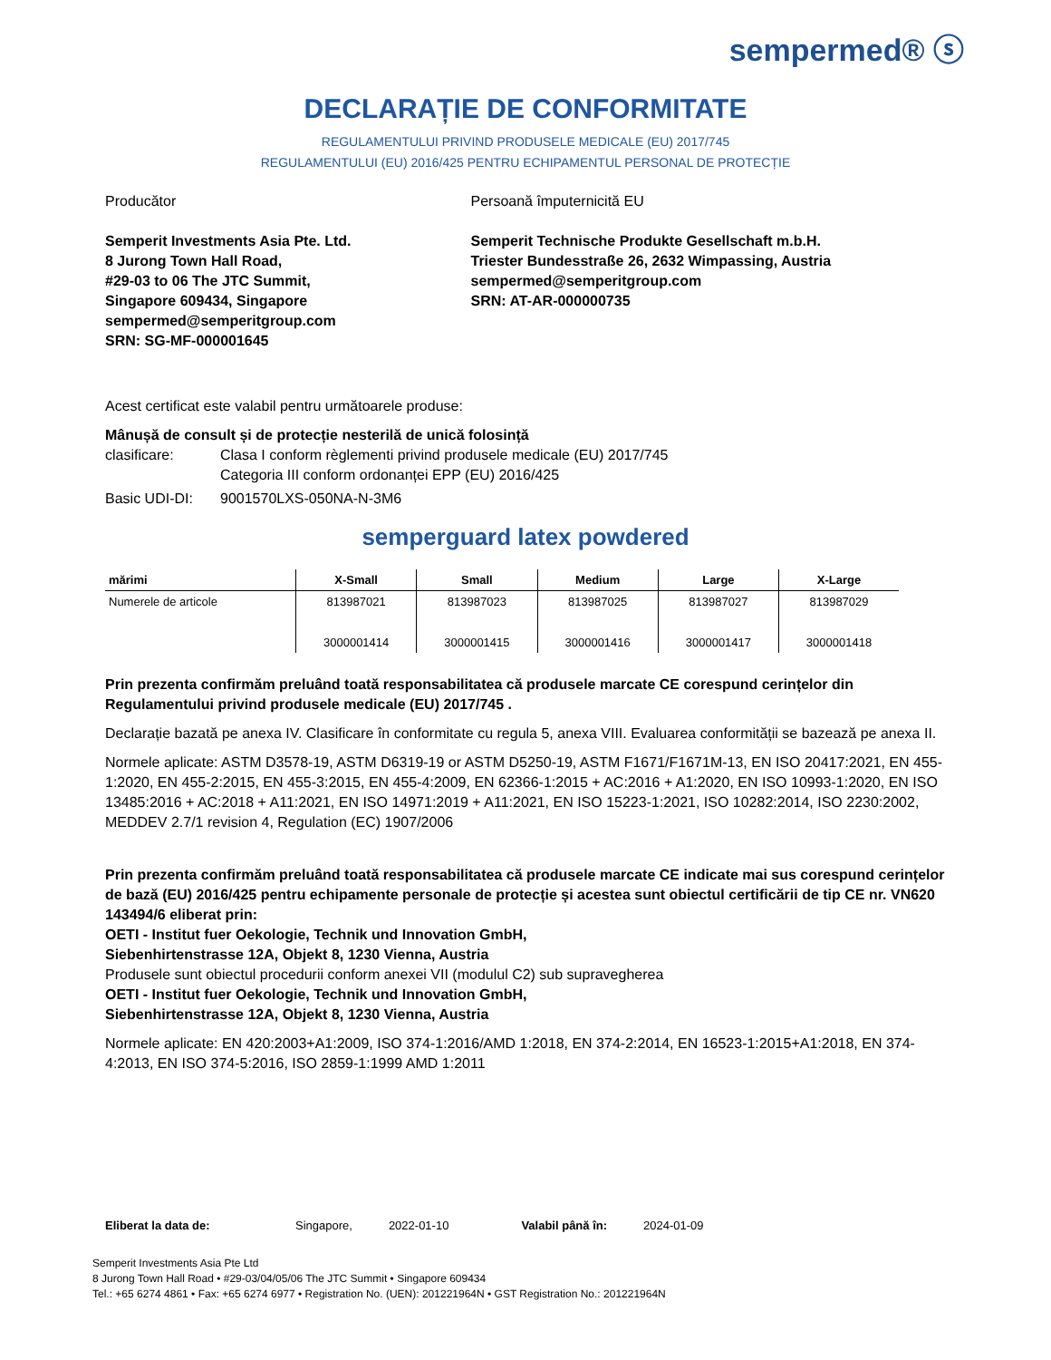sempermed® ⓢ
DECLARAȚIE DE CONFORMITATE
REGULAMENTULUI PRIVIND PRODUSELE MEDICALE (EU) 2017/745
REGULAMENTULUI (EU) 2016/425 PENTRU ECHIPAMENTUL PERSONAL DE PROTECȚIE
Producător
Semperit Investments Asia Pte. Ltd.
8 Jurong Town Hall Road,
#29-03 to 06 The JTC Summit,
Singapore 609434, Singapore
sempermed@semperitgroup.com
SRN: SG-MF-000001645
Persoană împuternicită EU
Semperit Technische Produkte Gesellschaft m.b.H.
Triester Bundesstraße 26, 2632 Wimpassing, Austria
sempermed@semperitgroup.com
SRN: AT-AR-000000735
Acest certificat este valabil pentru următoarele produse:
Mânușă de consult și de protecție nesterilă de unică folosință
clasificare: Clasa I conform règlementi privind produsele medicale (EU) 2017/745
Categoria III conform ordonanței EPP (EU) 2016/425
Basic UDI-DI: 9001570LXS-050NA-N-3M6
semperguard latex powdered
| mărimi | X-Small | Small | Medium | Large | X-Large |
| --- | --- | --- | --- | --- | --- |
| Numerele de articole | 813987021 3000001414 | 813987023 3000001415 | 813987025 3000001416 | 813987027 3000001417 | 813987029 3000001418 |
Prin prezenta confirmăm preluând toată responsabilitatea că produsele marcate CE corespund cerințelor din Regulamentului privind produsele medicale (EU) 2017/745 .
Declarație bazată pe anexa IV. Clasificare în conformitate cu regula 5, anexa VIII. Evaluarea conformității se bazează pe anexa II.
Normele aplicate: ASTM D3578-19, ASTM D6319-19 or ASTM D5250-19, ASTM F1671/F1671M-13, EN ISO 20417:2021, EN 455-1:2020, EN 455-2:2015, EN 455-3:2015, EN 455-4:2009, EN 62366-1:2015 + AC:2016 + A1:2020, EN ISO 10993-1:2020, EN ISO 13485:2016 + AC:2018 + A11:2021, EN ISO 14971:2019 + A11:2021, EN ISO 15223-1:2021, ISO 10282:2014, ISO 2230:2002, MEDDEV 2.7/1 revision 4, Regulation (EC) 1907/2006
Prin prezenta confirmăm preluând toată responsabilitatea că produsele marcate CE indicate mai sus corespund cerințelor de bază (EU) 2016/425 pentru echipamente personale de protecție și acestea sunt obiectul certificării de tip CE nr. VN620 143494/6 eliberat prin:
OETI - Institut fuer Oekologie, Technik und Innovation GmbH,
Siebenhirtenstrasse 12A, Objekt 8, 1230 Vienna, Austria
Produsele sunt obiectul procedurii conform anexei VII (modulul C2) sub supravegherea
OETI - Institut fuer Oekologie, Technik und Innovation GmbH,
Siebenhirtenstrasse 12A, Objekt 8, 1230 Vienna, Austria
Normele aplicate: EN 420:2003+A1:2009, ISO 374-1:2016/AMD 1:2018, EN 374-2:2014, EN 16523-1:2015+A1:2018, EN 374-4:2013, EN ISO 374-5:2016, ISO 2859-1:1999 AMD 1:2011
Eliberat la data de: Singapore, 2022-01-10 Valabil până în: 2024-01-09
Semperit Investments Asia Pte Ltd
8 Jurong Town Hall Road • #29-03/04/05/06 The JTC Summit • Singapore 609434
Tel.: +65 6274 4861 • Fax: +65 6274 6977 • Registration No. (UEN): 201221964N • GST Registration No.: 201221964N